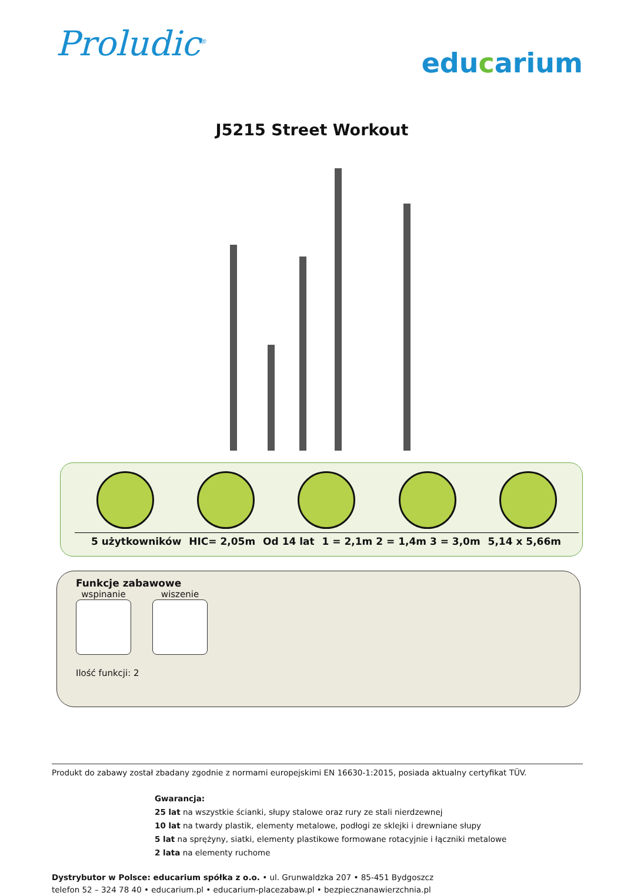Proludic<sup>®</sup>
educarium
J5215 Street Workout
5 użytkowników HIC= 2,05m Od 14 lat 1 = 2,1m 2 = 1,4m 3 = 3,0m 5,14 x 5,66m
Funkcje zabawowe
wspinanie wiszenie
Ilość funkcji: 2
Produkt do zabawy został zbadany zgodnie z normami europejskimi EN 16630-1:2015, posiada aktualny certyfikat TÜV.
Gwarancja:
25 lat na wszystkie ścianki, słupy stalowe oraz rury ze stali nierdzewnej
10 lat na twardy plastik, elementy metalowe, podłogi ze sklejki i drewniane słupy
5 lat na sprężyny, siatki, elementy plastikowe formowane rotacyjnie i łączniki metalowe
2 lata na elementy ruchome
Dystrybutor w Polsce: educarium spółka z o.o. • ul. Grunwaldzka 207 • 85-451 Bydgoszcz
telefon 52 – 324 78 40 • educarium.pl • educarium-placezabaw.pl • bezpiecznanawierzchnia.pl